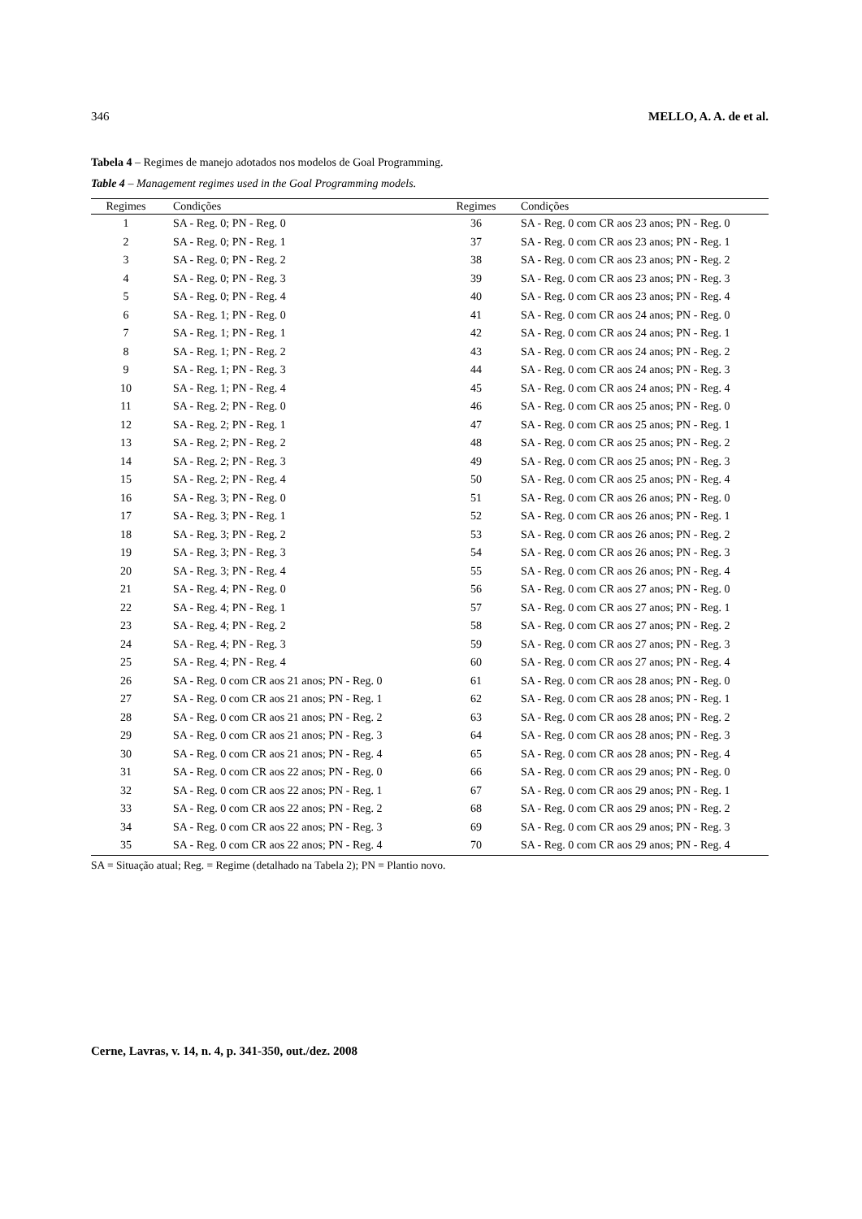346 MELLO, A. A. de et al.
Tabela 4 – Regimes de manejo adotados nos modelos de Goal Programming.
Table 4 – Management regimes used in the Goal Programming models.
| Regimes | Condições | Regimes | Condições |
| --- | --- | --- | --- |
| 1 | SA - Reg. 0; PN - Reg. 0 | 36 | SA - Reg. 0 com CR aos 23 anos; PN - Reg. 0 |
| 2 | SA - Reg. 0; PN - Reg. 1 | 37 | SA - Reg. 0 com CR aos 23 anos; PN - Reg. 1 |
| 3 | SA - Reg. 0; PN - Reg. 2 | 38 | SA - Reg. 0 com CR aos 23 anos; PN - Reg. 2 |
| 4 | SA - Reg. 0; PN - Reg. 3 | 39 | SA - Reg. 0 com CR aos 23 anos; PN - Reg. 3 |
| 5 | SA - Reg. 0; PN - Reg. 4 | 40 | SA - Reg. 0 com CR aos 23 anos; PN - Reg. 4 |
| 6 | SA - Reg. 1; PN - Reg. 0 | 41 | SA - Reg. 0 com CR aos 24 anos; PN - Reg. 0 |
| 7 | SA - Reg. 1; PN - Reg. 1 | 42 | SA - Reg. 0 com CR aos 24 anos; PN - Reg. 1 |
| 8 | SA - Reg. 1; PN - Reg. 2 | 43 | SA - Reg. 0 com CR aos 24 anos; PN - Reg. 2 |
| 9 | SA - Reg. 1; PN - Reg. 3 | 44 | SA - Reg. 0 com CR aos 24 anos; PN - Reg. 3 |
| 10 | SA - Reg. 1; PN - Reg. 4 | 45 | SA - Reg. 0 com CR aos 24 anos; PN - Reg. 4 |
| 11 | SA - Reg. 2; PN - Reg. 0 | 46 | SA - Reg. 0 com CR aos 25 anos; PN - Reg. 0 |
| 12 | SA - Reg. 2; PN - Reg. 1 | 47 | SA - Reg. 0 com CR aos 25 anos; PN - Reg. 1 |
| 13 | SA - Reg. 2; PN - Reg. 2 | 48 | SA - Reg. 0 com CR aos 25 anos; PN - Reg. 2 |
| 14 | SA - Reg. 2; PN - Reg. 3 | 49 | SA - Reg. 0 com CR aos 25 anos; PN - Reg. 3 |
| 15 | SA - Reg. 2; PN - Reg. 4 | 50 | SA - Reg. 0 com CR aos 25 anos; PN - Reg. 4 |
| 16 | SA - Reg. 3; PN - Reg. 0 | 51 | SA - Reg. 0 com CR aos 26 anos; PN - Reg. 0 |
| 17 | SA - Reg. 3; PN - Reg. 1 | 52 | SA - Reg. 0 com CR aos 26 anos; PN - Reg. 1 |
| 18 | SA - Reg. 3; PN - Reg. 2 | 53 | SA - Reg. 0 com CR aos 26 anos; PN - Reg. 2 |
| 19 | SA - Reg. 3; PN - Reg. 3 | 54 | SA - Reg. 0 com CR aos 26 anos; PN - Reg. 3 |
| 20 | SA - Reg. 3; PN - Reg. 4 | 55 | SA - Reg. 0 com CR aos 26 anos; PN - Reg. 4 |
| 21 | SA - Reg. 4; PN - Reg. 0 | 56 | SA - Reg. 0 com CR aos 27 anos; PN - Reg. 0 |
| 22 | SA - Reg. 4; PN - Reg. 1 | 57 | SA - Reg. 0 com CR aos 27 anos; PN - Reg. 1 |
| 23 | SA - Reg. 4; PN - Reg. 2 | 58 | SA - Reg. 0 com CR aos 27 anos; PN - Reg. 2 |
| 24 | SA - Reg. 4; PN - Reg. 3 | 59 | SA - Reg. 0 com CR aos 27 anos; PN - Reg. 3 |
| 25 | SA - Reg. 4; PN - Reg. 4 | 60 | SA - Reg. 0 com CR aos 27 anos; PN - Reg. 4 |
| 26 | SA - Reg. 0 com CR aos 21 anos; PN - Reg. 0 | 61 | SA - Reg. 0 com CR aos 28 anos; PN - Reg. 0 |
| 27 | SA - Reg. 0 com CR aos 21 anos; PN - Reg. 1 | 62 | SA - Reg. 0 com CR aos 28 anos; PN - Reg. 1 |
| 28 | SA - Reg. 0 com CR aos 21 anos; PN - Reg. 2 | 63 | SA - Reg. 0 com CR aos 28 anos; PN - Reg. 2 |
| 29 | SA - Reg. 0 com CR aos 21 anos; PN - Reg. 3 | 64 | SA - Reg. 0 com CR aos 28 anos; PN - Reg. 3 |
| 30 | SA - Reg. 0 com CR aos 21 anos; PN - Reg. 4 | 65 | SA - Reg. 0 com CR aos 28 anos; PN - Reg. 4 |
| 31 | SA - Reg. 0 com CR aos 22 anos; PN - Reg. 0 | 66 | SA - Reg. 0 com CR aos 29 anos; PN - Reg. 0 |
| 32 | SA - Reg. 0 com CR aos 22 anos; PN - Reg. 1 | 67 | SA - Reg. 0 com CR aos 29 anos; PN - Reg. 1 |
| 33 | SA - Reg. 0 com CR aos 22 anos; PN - Reg. 2 | 68 | SA - Reg. 0 com CR aos 29 anos; PN - Reg. 2 |
| 34 | SA - Reg. 0 com CR aos 22 anos; PN - Reg. 3 | 69 | SA - Reg. 0 com CR aos 29 anos; PN - Reg. 3 |
| 35 | SA - Reg. 0 com CR aos 22 anos; PN - Reg. 4 | 70 | SA - Reg. 0 com CR aos 29 anos; PN - Reg. 4 |
SA = Situação atual; Reg. = Regime (detalhado na Tabela 2); PN = Plantio novo.
Cerne, Lavras, v. 14, n. 4, p. 341-350, out./dez. 2008